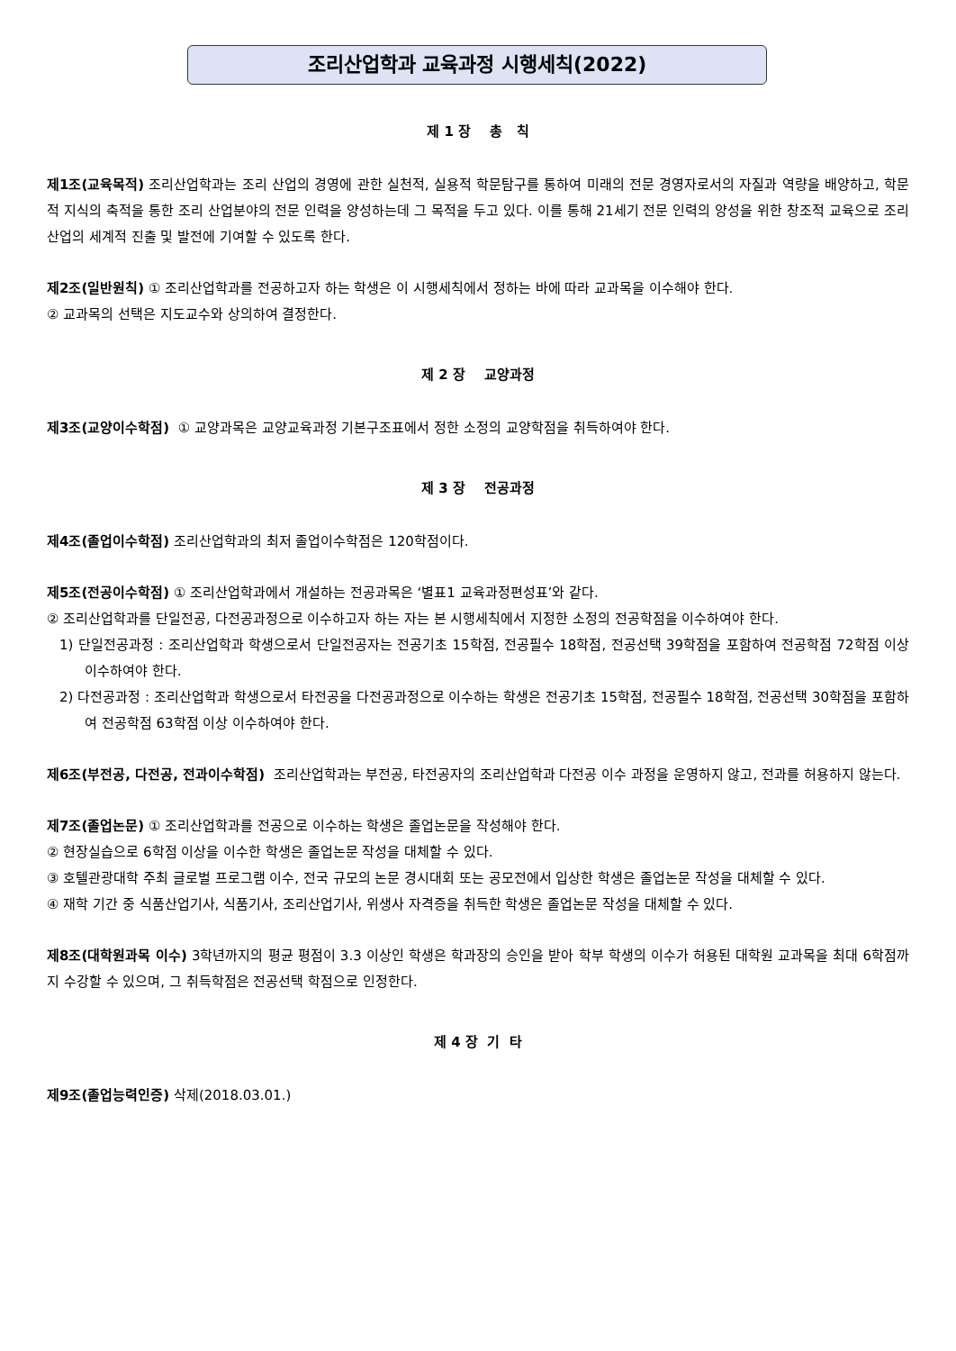조리산업학과 교육과정 시행세칙(2022)
제 1 장 총 칙
제1조(교육목적) 조리산업학과는 조리 산업의 경영에 관한 실천적, 실용적 학문탐구를 통하여 미래의 전문 경영자로서의 자질과 역량을 배양하고, 학문적 지식의 축적을 통한 조리 산업분야의 전문 인력을 양성하는데 그 목적을 두고 있다. 이를 통해 21세기 전문 인력의 양성을 위한 창조적 교육으로 조리 산업의 세계적 진출 및 발전에 기여할 수 있도록 한다.
제2조(일반원칙) ① 조리산업학과를 전공하고자 하는 학생은 이 시행세칙에서 정하는 바에 따라 교과목을 이수해야 한다.
② 교과목의 선택은 지도교수와 상의하여 결정한다.
제 2 장 교양과정
제3조(교양이수학점) ① 교양과목은 교양교육과정 기본구조표에서 정한 소정의 교양학점을 취득하여야 한다.
제 3 장 전공과정
제4조(졸업이수학점) 조리산업학과의 최저 졸업이수학점은 120학점이다.
제5조(전공이수학점) ① 조리산업학과에서 개설하는 전공과목은 ‘별표1 교육과정편성표’와 같다.
② 조리산업학과를 단일전공, 다전공과정으로 이수하고자 하는 자는 본 시행세칙에서 지정한 소정의 전공학점을 이수하여야 한다.
1) 단일전공과정 : 조리산업학과 학생으로서 단일전공자는 전공기초 15학점, 전공필수 18학점, 전공선택 39학점을 포함하여 전공학점 72학점 이상 이수하여야 한다.
2) 다전공과정 : 조리산업학과 학생으로서 타전공을 다전공과정으로 이수하는 학생은 전공기초 15학점, 전공필수 18학점, 전공선택 30학점을 포함하여 전공학점 63학점 이상 이수하여야 한다.
제6조(부전공, 다전공, 전과이수학점) 조리산업학과는 부전공, 타전공자의 조리산업학과 다전공 이수 과정을 운영하지 않고, 전과를 허용하지 않는다.
제7조(졸업논문) ① 조리산업학과를 전공으로 이수하는 학생은 졸업논문을 작성해야 한다.
② 현장실습으로 6학점 이상을 이수한 학생은 졸업논문 작성을 대체할 수 있다.
③ 호텔관광대학 주최 글로벌 프로그램 이수, 전국 규모의 논문 경시대회 또는 공모전에서 입상한 학생은 졸업논문 작성을 대체할 수 있다.
④ 재학 기간 중 식품산업기사, 식품기사, 조리산업기사, 위생사 자격증을 취득한 학생은 졸업논문 작성을 대체할 수 있다.
제8조(대학원과목 이수) 3학년까지의 평균 평점이 3.3 이상인 학생은 학과장의 승인을 받아 학부 학생의 이수가 허용된 대학원 교과목을 최대 6학점까지 수강할 수 있으며, 그 취득학점은 전공선택 학점으로 인정한다.
제 4 장 기 타
제9조(졸업능력인증) 삭제(2018.03.01.)